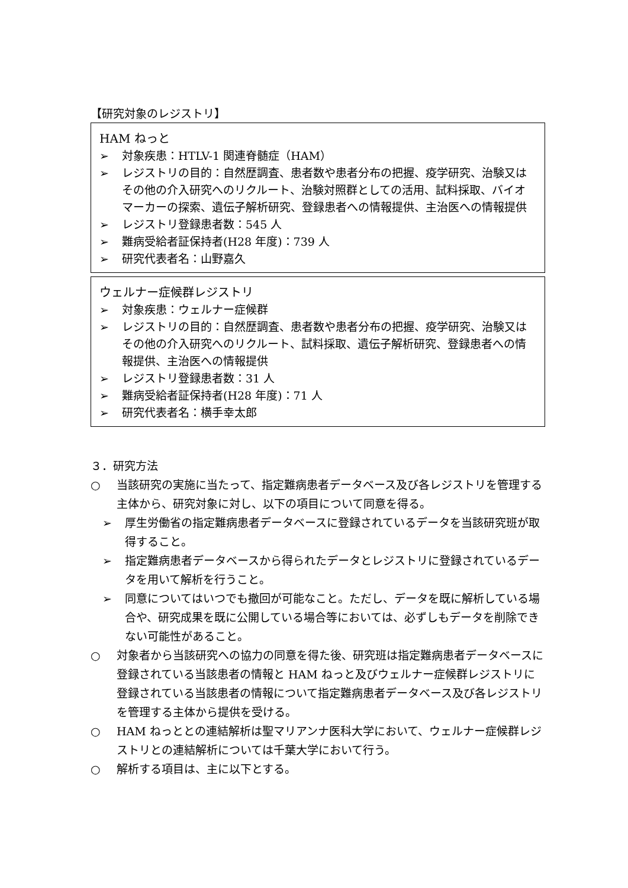【研究対象のレジストリ】
HAM ねっと
➢ 対象疾患：HTLV-1 関連脊髄症（HAM）
➢ レジストリの目的：自然歴調査、患者数や患者分布の把握、疫学研究、治験又はその他の介入研究へのリクルート、治験対照群としての活用、試料採取、バイオマーカーの探索、遺伝子解析研究、登録患者への情報提供、主治医への情報提供
➢ レジストリ登録患者数：545 人
➢ 難病受給者証保持者(H28 年度)：739 人
➢ 研究代表者名：山野嘉久
ウェルナー症候群レジストリ
➢ 対象疾患：ウェルナー症候群
➢ レジストリの目的：自然歴調査、患者数や患者分布の把握、疫学研究、治験又はその他の介入研究へのリクルート、試料採取、遺伝子解析研究、登録患者への情報提供、主治医への情報提供
➢ レジストリ登録患者数：31 人
➢ 難病受給者証保持者(H28 年度)：71 人
➢ 研究代表者名：横手幸太郎
３．研究方法
○ 当該研究の実施に当たって、指定難病患者データベース及び各レジストリを管理する主体から、研究対象に対し、以下の項目について同意を得る。
➢ 厚生労働省の指定難病患者データベースに登録されているデータを当該研究班が取得すること。
➢ 指定難病患者データベースから得られたデータとレジストリに登録されているデータを用いて解析を行うこと。
➢ 同意についてはいつでも撤回が可能なこと。ただし、データを既に解析している場合や、研究成果を既に公開している場合等においては、必ずしもデータを削除できない可能性があること。
○ 対象者から当該研究への協力の同意を得た後、研究班は指定難病患者データベースに登録されている当該患者の情報と HAM ねっと及びウェルナー症候群レジストリに登録されている当該患者の情報について指定難病患者データベース及び各レジストリを管理する主体から提供を受ける。
○ HAM ねっととの連結解析は聖マリアンナ医科大学において、ウェルナー症候群レジストリとの連結解析については千葉大学において行う。
○ 解析する項目は、主に以下とする。